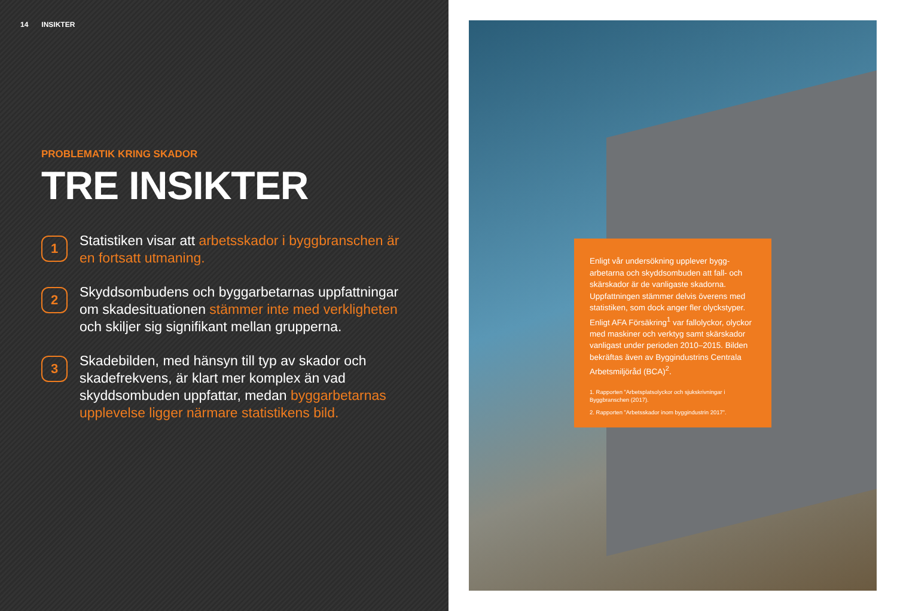14 INSIKTER
PROBLEMATIK KRING SKADOR
TRE INSIKTER
1
Statistiken visar att arbetsskador i byggbranschen är en fortsatt utmaning.
2
Skyddsombudens och byggarbetarnas uppfatt­ningar om skadesituationen stämmer inte med verkligheten och skiljer sig signifikant mellan grupperna.
3
Skadebilden, med hänsyn till typ av skador och skadefrekvens, är klart mer komplex än vad skyddsombuden uppfattar, medan byggarbetarnas upplevelse ligger närmare statistikens bild.
Enligt vår undersökning upplever bygg­arbetarna och skyddsombuden att fall- och skärskador är de vanligaste skadorna. Uppfattningen stämmer delvis överens med statistiken, som dock anger fler olyckstyper. Enligt AFA Försäkring<sup>1</sup> var fall­olyckor, olyckor med maskiner och verktyg samt skärskador vanligast under perioden 2010–2015. Bilden bekräftas även av Bygg­industrins Centrala Arbetsmiljöråd (BCA)<sup>2</sup>.
1. Rapporten ”Arbetsplatsolyckor och sjukskrivningar i Byggbranschen (2017).
2. Rapporten ”Arbetsskador inom byggindustrin 2017”.